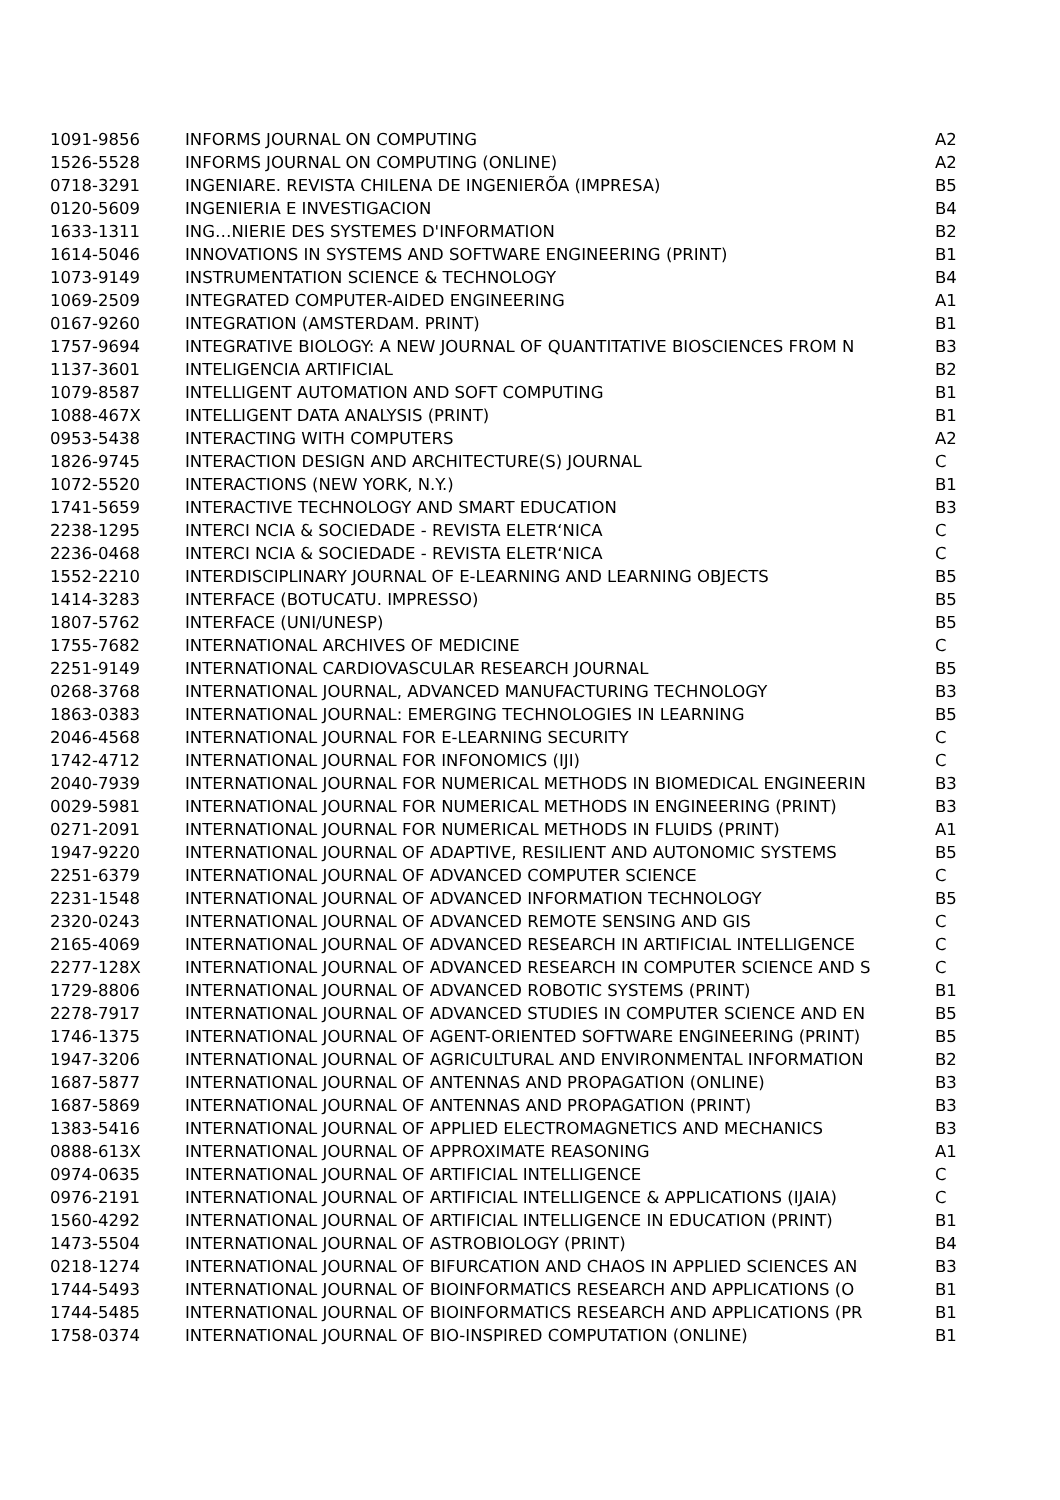| 1091-9856 | INFORMS JOURNAL ON COMPUTING | A2 |
| 1526-5528 | INFORMS JOURNAL ON COMPUTING (ONLINE) | A2 |
| 0718-3291 | INGENIARE. REVISTA CHILENA DE INGENIERÕA (IMPRESA) | B5 |
| 0120-5609 | INGENIERIA E INVESTIGACION | B4 |
| 1633-1311 | ING…NIERIE DES SYSTEMES D'INFORMATION | B2 |
| 1614-5046 | INNOVATIONS IN SYSTEMS AND SOFTWARE ENGINEERING (PRINT) | B1 |
| 1073-9149 | INSTRUMENTATION SCIENCE & TECHNOLOGY | B4 |
| 1069-2509 | INTEGRATED COMPUTER-AIDED ENGINEERING | A1 |
| 0167-9260 | INTEGRATION (AMSTERDAM. PRINT) | B1 |
| 1757-9694 | INTEGRATIVE BIOLOGY: A NEW JOURNAL OF QUANTITATIVE BIOSCIENCES FROM N | B3 |
| 1137-3601 | INTELIGENCIA ARTIFICIAL | B2 |
| 1079-8587 | INTELLIGENT AUTOMATION AND SOFT COMPUTING | B1 |
| 1088-467X | INTELLIGENT DATA ANALYSIS (PRINT) | B1 |
| 0953-5438 | INTERACTING WITH COMPUTERS | A2 |
| 1826-9745 | INTERACTION DESIGN AND ARCHITECTURE(S) JOURNAL | C |
| 1072-5520 | INTERACTIONS (NEW YORK, N.Y.) | B1 |
| 1741-5659 | INTERACTIVE TECHNOLOGY AND SMART EDUCATION | B3 |
| 2238-1295 | INTERCI NCIA & SOCIEDADE - REVISTA ELETR‘NICA | C |
| 2236-0468 | INTERCI NCIA & SOCIEDADE - REVISTA ELETR‘NICA | C |
| 1552-2210 | INTERDISCIPLINARY JOURNAL OF E-LEARNING AND LEARNING OBJECTS | B5 |
| 1414-3283 | INTERFACE (BOTUCATU. IMPRESSO) | B5 |
| 1807-5762 | INTERFACE (UNI/UNESP) | B5 |
| 1755-7682 | INTERNATIONAL ARCHIVES OF MEDICINE | C |
| 2251-9149 | INTERNATIONAL CARDIOVASCULAR RESEARCH JOURNAL | B5 |
| 0268-3768 | INTERNATIONAL JOURNAL, ADVANCED MANUFACTURING TECHNOLOGY | B3 |
| 1863-0383 | INTERNATIONAL JOURNAL: EMERGING TECHNOLOGIES IN LEARNING | B5 |
| 2046-4568 | INTERNATIONAL JOURNAL FOR E-LEARNING SECURITY | C |
| 1742-4712 | INTERNATIONAL JOURNAL FOR INFONOMICS (IJI) | C |
| 2040-7939 | INTERNATIONAL JOURNAL FOR NUMERICAL METHODS IN BIOMEDICAL ENGINEERIN | B3 |
| 0029-5981 | INTERNATIONAL JOURNAL FOR NUMERICAL METHODS IN ENGINEERING (PRINT) | B3 |
| 0271-2091 | INTERNATIONAL JOURNAL FOR NUMERICAL METHODS IN FLUIDS (PRINT) | A1 |
| 1947-9220 | INTERNATIONAL JOURNAL OF ADAPTIVE, RESILIENT AND AUTONOMIC SYSTEMS | B5 |
| 2251-6379 | INTERNATIONAL JOURNAL OF ADVANCED COMPUTER SCIENCE | C |
| 2231-1548 | INTERNATIONAL JOURNAL OF ADVANCED INFORMATION TECHNOLOGY | B5 |
| 2320-0243 | INTERNATIONAL JOURNAL OF ADVANCED REMOTE SENSING AND GIS | C |
| 2165-4069 | INTERNATIONAL JOURNAL OF ADVANCED RESEARCH IN ARTIFICIAL INTELLIGENCE | C |
| 2277-128X | INTERNATIONAL JOURNAL OF ADVANCED RESEARCH IN COMPUTER SCIENCE AND S | C |
| 1729-8806 | INTERNATIONAL JOURNAL OF ADVANCED ROBOTIC SYSTEMS (PRINT) | B1 |
| 2278-7917 | INTERNATIONAL JOURNAL OF ADVANCED STUDIES IN COMPUTER SCIENCE AND EN | B5 |
| 1746-1375 | INTERNATIONAL JOURNAL OF AGENT-ORIENTED SOFTWARE ENGINEERING (PRINT) | B5 |
| 1947-3206 | INTERNATIONAL JOURNAL OF AGRICULTURAL AND ENVIRONMENTAL INFORMATION | B2 |
| 1687-5877 | INTERNATIONAL JOURNAL OF ANTENNAS AND PROPAGATION (ONLINE) | B3 |
| 1687-5869 | INTERNATIONAL JOURNAL OF ANTENNAS AND PROPAGATION (PRINT) | B3 |
| 1383-5416 | INTERNATIONAL JOURNAL OF APPLIED ELECTROMAGNETICS AND MECHANICS | B3 |
| 0888-613X | INTERNATIONAL JOURNAL OF APPROXIMATE REASONING | A1 |
| 0974-0635 | INTERNATIONAL JOURNAL OF ARTIFICIAL INTELLIGENCE | C |
| 0976-2191 | INTERNATIONAL JOURNAL OF ARTIFICIAL INTELLIGENCE & APPLICATIONS (IJAIA) | C |
| 1560-4292 | INTERNATIONAL JOURNAL OF ARTIFICIAL INTELLIGENCE IN EDUCATION (PRINT) | B1 |
| 1473-5504 | INTERNATIONAL JOURNAL OF ASTROBIOLOGY (PRINT) | B4 |
| 0218-1274 | INTERNATIONAL JOURNAL OF BIFURCATION AND CHAOS IN APPLIED SCIENCES AN | B3 |
| 1744-5493 | INTERNATIONAL JOURNAL OF BIOINFORMATICS RESEARCH AND APPLICATIONS (O | B1 |
| 1744-5485 | INTERNATIONAL JOURNAL OF BIOINFORMATICS RESEARCH AND APPLICATIONS (PR | B1 |
| 1758-0374 | INTERNATIONAL JOURNAL OF BIO-INSPIRED COMPUTATION (ONLINE) | B1 |